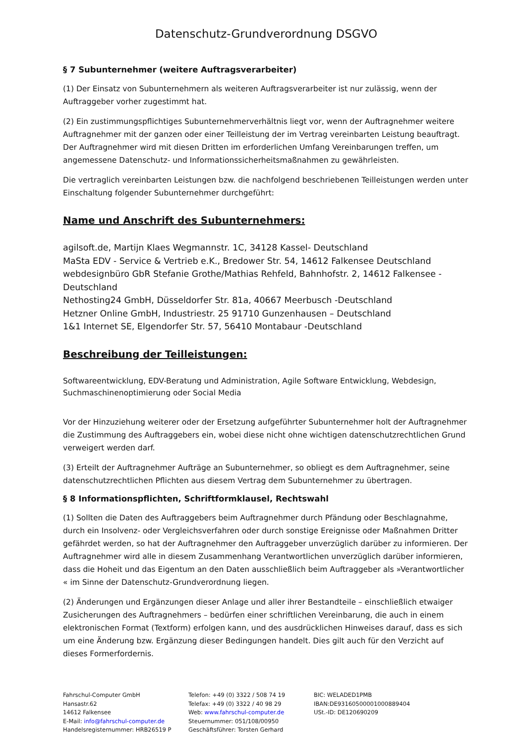Datenschutz-Grundverordnung DSGVO
§ 7 Subunternehmer (weitere Auftragsverarbeiter)
(1) Der Einsatz von Subunternehmern als weiteren Auftragsverarbeiter ist nur zulässig, wenn der Auftraggeber vorher zugestimmt hat.
(2) Ein zustimmungspflichtiges Subunternehmerverhältnis liegt vor, wenn der Auftragnehmer weitere Auftragnehmer mit der ganzen oder einer Teilleistung der im Vertrag vereinbarten Leistung beauftragt. Der Auftragnehmer wird mit diesen Dritten im erforderlichen Umfang Vereinbarungen treffen, um angemessene Datenschutz- und Informationssicherheitsmaßnahmen zu gewährleisten.
Die vertraglich vereinbarten Leistungen bzw. die nachfolgend beschriebenen Teilleistungen werden unter Einschaltung folgender Subunternehmer durchgeführt:
Name und Anschrift des Subunternehmers:
agilsoft.de, Martijn Klaes Wegmannstr. 1C, 34128 Kassel- Deutschland
MaSta EDV - Service & Vertrieb e.K., Bredower Str. 54, 14612 Falkensee Deutschland
webdesignbüro GbR Stefanie Grothe/Mathias Rehfeld, Bahnhofstr. 2, 14612 Falkensee - Deutschland
Nethosting24 GmbH, Düsseldorfer Str. 81a, 40667 Meerbusch -Deutschland
Hetzner Online GmbH, Industriestr. 25 91710 Gunzenhausen – Deutschland
1&1 Internet SE, Elgendorfer Str. 57, 56410 Montabaur -Deutschland
Beschreibung der Teilleistungen:
Softwareentwicklung, EDV-Beratung und Administration, Agile Software Entwicklung, Webdesign, Suchmaschinenoptimierung oder Social Media
Vor der Hinzuziehung weiterer oder der Ersetzung aufgeführter Subunternehmer holt der Auftragnehmer die Zustimmung des Auftraggebers ein, wobei diese nicht ohne wichtigen datenschutzrechtlichen Grund verweigert werden darf.
(3) Erteilt der Auftragnehmer Aufträge an Subunternehmer, so obliegt es dem Auftragnehmer, seine datenschutzrechtlichen Pflichten aus diesem Vertrag dem Subunternehmer zu übertragen.
§ 8 Informationspflichten, Schriftformklausel, Rechtswahl
(1) Sollten die Daten des Auftraggebers beim Auftragnehmer durch Pfändung oder Beschlagnahme, durch ein Insolvenz- oder Vergleichsverfahren oder durch sonstige Ereignisse oder Maßnahmen Dritter gefährdet werden, so hat der Auftragnehmer den Auftraggeber unverzüglich darüber zu informieren. Der Auftragnehmer wird alle in diesem Zusammenhang Verantwortlichen unverzüglich darüber informieren, dass die Hoheit und das Eigentum an den Daten ausschließlich beim Auftraggeber als »Verantwortlicher « im Sinne der Datenschutz-Grundverordnung liegen.
(2) Änderungen und Ergänzungen dieser Anlage und aller ihrer Bestandteile – einschließlich etwaiger Zusicherungen des Auftragnehmers – bedürfen einer schriftlichen Vereinbarung, die auch in einem elektronischen Format (Textform) erfolgen kann, und des ausdrücklichen Hinweises darauf, dass es sich um eine Änderung bzw. Ergänzung dieser Bedingungen handelt. Dies gilt auch für den Verzicht auf dieses Formerfordernis.
Fahrschul-Computer GmbH
Hansastr.62
14612 Falkensee
E-Mail: info@fahrschul-computer.de
Handelsregisternummer: HRB26519 P
Telefon: +49 (0) 3322 / 508 74 19
Telefax: +49 (0) 3322 / 40 98 29
Web: www.fahrschul-computer.de
Steuernummer: 051/108/00950
Geschäftsführer: Torsten Gerhard
BIC: WELADED1PMB
IBAN:DE93160500001000889404
USt.-ID: DE120690209